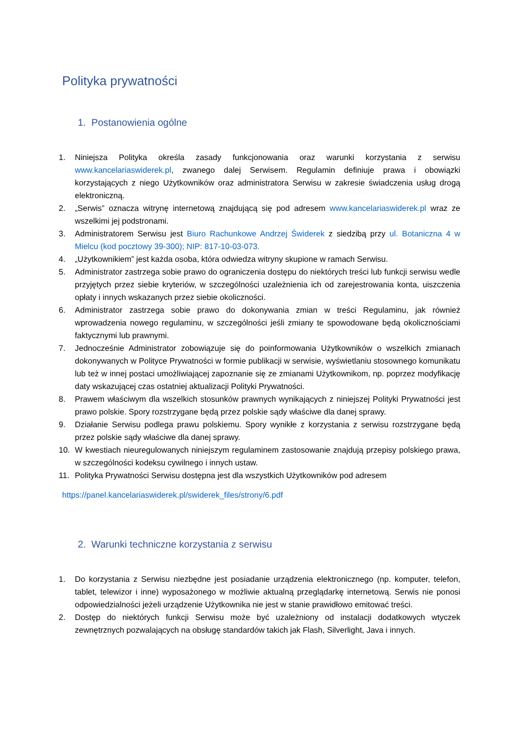Polityka prywatności
1. Postanowienia ogólne
1. Niniejsza Polityka określa zasady funkcjonowania oraz warunki korzystania z serwisu www.kancelariaswiderek.pl, zwanego dalej Serwisem. Regulamin definiuje prawa i obowiązki korzystających z niego Użytkowników oraz administratora Serwisu w zakresie świadczenia usług drogą elektroniczną.
2. „Serwis” oznacza witrynę internetową znajdującą się pod adresem www.kancelariaswiderek.pl wraz ze wszelkimi jej podstronami.
3. Administratorem Serwisu jest Biuro Rachunkowe Andrzej Świderek z siedzibą przy ul. Botaniczna 4 w Mielcu (kod pocztowy 39-300); NIP: 817-10-03-073.
4. „Użytkownikiem” jest każda osoba, która odwiedza witryny skupione w ramach Serwisu.
5. Administrator zastrzega sobie prawo do ograniczenia dostępu do niektórych treści lub funkcji serwisu wedle przyjętych przez siebie kryteriów, w szczególności uzależnienia ich od zarejestrowania konta, uiszczenia opłaty i innych wskazanych przez siebie okoliczności.
6. Administrator zastrzega sobie prawo do dokonywania zmian w treści Regulaminu, jak również wprowadzenia nowego regulaminu, w szczególności jeśli zmiany te spowodowane będą okolicznościami faktycznymi lub prawnymi.
7. Jednocześnie Administrator zobowiązuje się do poinformowania Użytkowników o wszelkich zmianach dokonywanych w Polityce Prywatności w formie publikacji w serwisie, wyświetlaniu stosownego komunikatu lub też w innej postaci umożliwiającej zapoznanie się ze zmianami Użytkownikom, np. poprzez modyfikację daty wskazującej czas ostatniej aktualizacji Polityki Prywatności.
8. Prawem właściwym dla wszelkich stosunków prawnych wynikających z niniejszej Polityki Prywatności jest prawo polskie. Spory rozstrzygane będą przez polskie sądy właściwe dla danej sprawy.
9. Działanie Serwisu podlega prawu polskiemu. Spory wynikłe z korzystania z serwisu rozstrzygane będą przez polskie sądy właściwe dla danej sprawy.
10. W kwestiach nieuregulowanych niniejszym regulaminem zastosowanie znajdują przepisy polskiego prawa, w szczególności kodeksu cywilnego i innych ustaw.
11. Polityka Prywatności Serwisu dostępna jest dla wszystkich Użytkowników pod adresem
https://panel.kancelariaswiderek.pl/swiderek_files/strony/6.pdf
2. Warunki techniczne korzystania z serwisu
1. Do korzystania z Serwisu niezbędne jest posiadanie urządzenia elektronicznego (np. komputer, telefon, tablet, telewizor i inne) wyposażonego w możliwie aktualną przeglądarkę internetową. Serwis nie ponosi odpowiedzialności jeżeli urządzenie Użytkownika nie jest w stanie prawidłowo emitować treści.
2. Dostęp do niektórych funkcji Serwisu może być uzależniony od instalacji dodatkowych wtyczek zewnętrznych pozwalających na obsługę standardów takich jak Flash, Silverlight, Java i innych.